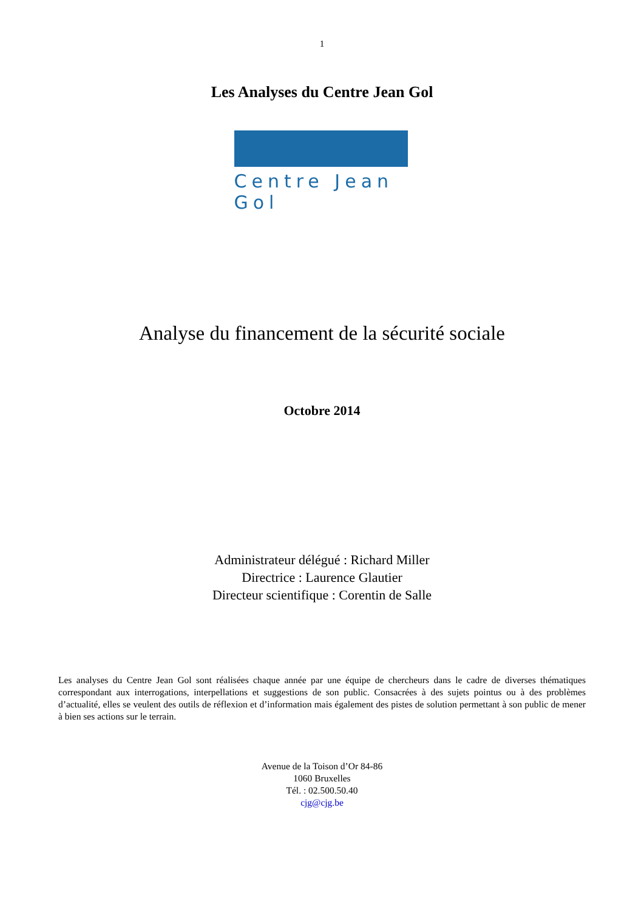1
Les Analyses du Centre Jean Gol
Centre Jean Gol
Analyse du financement de la sécurité sociale
Octobre 2014
Administrateur délégué : Richard Miller
Directrice : Laurence Glautier
Directeur scientifique : Corentin de Salle
Les analyses du Centre Jean Gol sont réalisées chaque année par une équipe de chercheurs dans le cadre de diverses thématiques correspondant aux interrogations, interpellations et suggestions de son public. Consacrées à des sujets pointus ou à des problèmes d’actualité, elles se veulent des outils de réflexion et d’information mais également des pistes de solution permettant à son public de mener à bien ses actions sur le terrain.
Avenue de la Toison d’Or 84-86
1060 Bruxelles
Tél. : 02.500.50.40
cjg@cjg.be